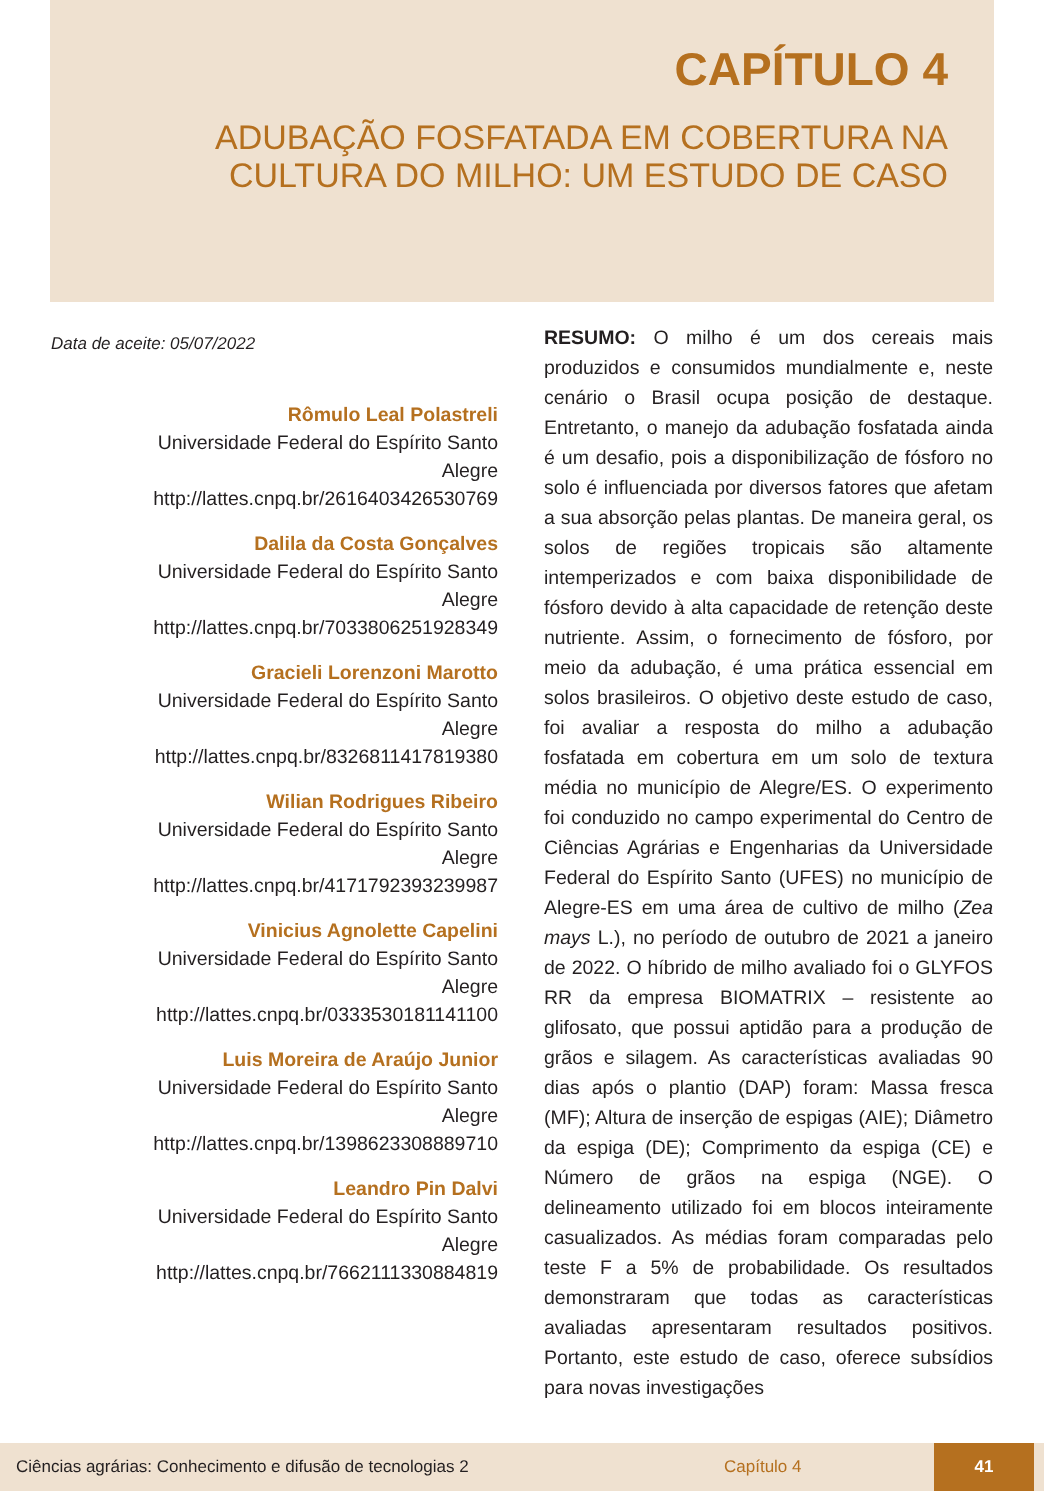CAPÍTULO 4
ADUBAÇÃO FOSFATADA EM COBERTURA NA CULTURA DO MILHO: UM ESTUDO DE CASO
Data de aceite: 05/07/2022
Rômulo Leal Polastreli
Universidade Federal do Espírito Santo
Alegre
http://lattes.cnpq.br/2616403426530769
Dalila da Costa Gonçalves
Universidade Federal do Espírito Santo
Alegre
http://lattes.cnpq.br/7033806251928349
Gracieli Lorenzoni Marotto
Universidade Federal do Espírito Santo
Alegre
http://lattes.cnpq.br/8326811417819380
Wilian Rodrigues Ribeiro
Universidade Federal do Espírito Santo
Alegre
http://lattes.cnpq.br/4171792393239987
Vinicius Agnolette Capelini
Universidade Federal do Espírito Santo
Alegre
http://lattes.cnpq.br/0333530181141100
Luis Moreira de Araújo Junior
Universidade Federal do Espírito Santo
Alegre
http://lattes.cnpq.br/1398623308889710
Leandro Pin Dalvi
Universidade Federal do Espírito Santo
Alegre
http://lattes.cnpq.br/7662111330884819
RESUMO: O milho é um dos cereais mais produzidos e consumidos mundialmente e, neste cenário o Brasil ocupa posição de destaque. Entretanto, o manejo da adubação fosfatada ainda é um desafio, pois a disponibilização de fósforo no solo é influenciada por diversos fatores que afetam a sua absorção pelas plantas. De maneira geral, os solos de regiões tropicais são altamente intemperizados e com baixa disponibilidade de fósforo devido à alta capacidade de retenção deste nutriente. Assim, o fornecimento de fósforo, por meio da adubação, é uma prática essencial em solos brasileiros. O objetivo deste estudo de caso, foi avaliar a resposta do milho a adubação fosfatada em cobertura em um solo de textura média no município de Alegre/ES. O experimento foi conduzido no campo experimental do Centro de Ciências Agrárias e Engenharias da Universidade Federal do Espírito Santo (UFES) no município de Alegre-ES em uma área de cultivo de milho (Zea mays L.), no período de outubro de 2021 a janeiro de 2022. O híbrido de milho avaliado foi o GLYFOS RR da empresa BIOMATRIX – resistente ao glifosato, que possui aptidão para a produção de grãos e silagem. As características avaliadas 90 dias após o plantio (DAP) foram: Massa fresca (MF); Altura de inserção de espigas (AIE); Diâmetro da espiga (DE); Comprimento da espiga (CE) e Número de grãos na espiga (NGE). O delineamento utilizado foi em blocos inteiramente casualizados. As médias foram comparadas pelo teste F a 5% de probabilidade. Os resultados demonstraram que todas as características avaliadas apresentaram resultados positivos. Portanto, este estudo de caso, oferece subsídios para novas investigações
Ciências agrárias: Conhecimento e difusão de tecnologias 2 Capítulo 4
41